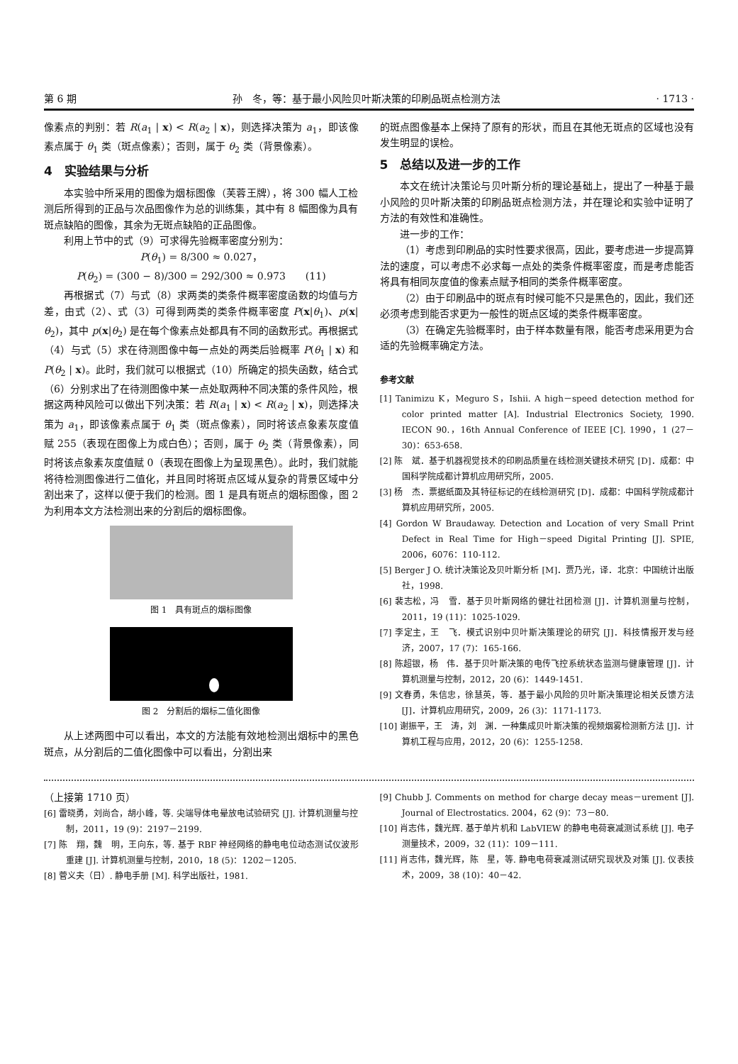第 6 期 孙　冬，等：基于最小风险贝叶斯决策的印刷品斑点检测方法 · 1713 ·
像素点的判别：若 R(a<sub>1</sub> | x) < R(a<sub>2</sub> | x)，则选择决策为 a<sub>1</sub>，即该像素点属于 θ<sub>1</sub> 类（斑点像素）；否则，属于 θ<sub>2</sub> 类（背景像素）。
4　实验结果与分析
本实验中所采用的图像为烟标图像（芙蓉王牌），将 300 幅人工检测后所得到的正品与次品图像作为总的训练集，其中有 8 幅图像为具有斑点缺陷的图像，其余为无斑点缺陷的正品图像。
利用上节中的式（9）可求得先验概率密度分别为：
P(θ<sub>1</sub>) = 8/300 ≈ 0.027，
P(θ<sub>2</sub>) = (300 − 8)/300 = 292/300 ≈ 0.973　　(11)
再根据式（7）与式（8）求两类的类条件概率密度函数的均值与方差，由式（2）、式（3）可得到两类的类条件概率密度 P(x|θ<sub>1</sub>)、p(x|θ<sub>2</sub>)，其中 p(x|θ<sub>2</sub>) 是在每个像素点处都具有不同的函数形式。再根据式（4）与式（5）求在待测图像中每一点处的两类后验概率 P(θ<sub>1</sub> | x) 和 P(θ<sub>2</sub> | x)。此时，我们就可以根据式（10）所确定的损失函数，结合式（6）分别求出了在待测图像中某一点处取两种不同决策的条件风险，根据这两种风险可以做出下列决策：若 R(a<sub>1</sub> | x) < R(a<sub>2</sub> | x)，则选择决策为 a<sub>1</sub>，即该像素点属于 θ<sub>1</sub> 类（斑点像素），同时将该点象素灰度值赋 255（表现在图像上为成白色）；否则，属于 θ<sub>2</sub> 类（背景像素），同时将该点象素灰度值赋 0（表现在图像上为呈现黑色）。此时，我们就能将待检测图像进行二值化，并且同时将斑点区域从复杂的背景区域中分割出来了，这样以便于我们的检测。图 1 是具有斑点的烟标图像，图 2 为利用本文方法检测出来的分割后的烟标图像。
图 1　具有斑点的烟标图像
图 2　分割后的烟标二值化图像
从上述两图中可以看出，本文的方法能有效地检测出烟标中的黑色斑点，从分割后的二值化图像中可以看出，分割出来
的斑点图像基本上保持了原有的形状，而且在其他无斑点的区域也没有发生明显的误检。
5　总结以及进一步的工作
本文在统计决策论与贝叶斯分析的理论基础上，提出了一种基于最小风险的贝叶斯决策的印刷品斑点检测方法，并在理论和实验中证明了方法的有效性和准确性。
进一步的工作：
（1）考虑到印刷品的实时性要求很高，因此，要考虑进一步提高算法的速度，可以考虑不必求每一点处的类条件概率密度，而是考虑能否将具有相同灰度值的像素点赋予相同的类条件概率密度。
（2）由于印刷品中的斑点有时候可能不只是黑色的，因此，我们还必须考虑到能否求更为一般性的斑点区域的类条件概率密度。
（3）在确定先验概率时，由于样本数量有限，能否考虑采用更为合适的先验概率确定方法。
参考文献
[1] Tanimizu K，Meguro S，Ishii. A high－speed detection method for color printed matter [A]. Industrial Electronics Society, 1990. IECON 90.，16th Annual Conference of IEEE [C]. 1990，1 (27－30)：653-658.
[2] 陈　斌．基于机器视觉技术的印刷品质量在线检测关键技术研究 [D]．成都：中国科学院成都计算机应用研究所，2005.
[3] 杨　杰．票据纸面及其特征标记的在线检测研究 [D]．成都：中国科学院成都计算机应用研究所，2005.
[4] Gordon W Braudaway. Detection and Location of very Small Print Defect in Real Time for High－speed Digital Printing [J]. SPIE, 2006，6076：110-112.
[5] Berger J O. 统计决策论及贝叶斯分析 [M]．贾乃光，译．北京：中国统计出版社，1998.
[6] 裴志松，冯　雪．基于贝叶斯网络的健壮社团检测 [J]．计算机测量与控制，2011，19 (11)：1025-1029.
[7] 李定主，王　飞．模式识别中贝叶斯决策理论的研究 [J]．科技情报开发与经济，2007，17 (7)：165-166.
[8] 陈超银，杨　伟．基于贝叶斯决策的电传飞控系统状态监测与健康管理 [J]．计算机测量与控制，2012，20 (6)：1449-1451.
[9] 文春勇，朱信忠，徐慧英，等．基于最小风险的贝叶斯决策理论相关反馈方法 [J]．计算机应用研究，2009，26 (3)：1171-1173.
[10] 谢振平，王　涛，刘　渊．一种集成贝叶斯决策的视频烟雾检测新方法 [J]．计算机工程与应用，2012，20 (6)：1255-1258.
（上接第 1710 页）
[6] 雷晓勇，刘尚合，胡小峰，等. 尖端导体电晕放电试验研究 [J]. 计算机测量与控制，2011，19 (9)：2197－2199.
[7] 陈　翔，魏　明，王向东，等. 基于 RBF 神经网络的静电电位动态测试仪波形重建 [J]. 计算机测量与控制，2010，18 (5)：1202－1205.
[8] 菅义夫（日）. 静电手册 [M]. 科学出版社，1981.
[9] Chubb J. Comments on method for charge decay meas－urement [J]. Journal of Electrostatics. 2004，62 (9)：73－80.
[10] 肖志伟，魏光辉. 基于单片机和 LabVIEW 的静电电荷衰减测试系统 [J]. 电子测量技术，2009，32 (11)：109－111.
[11] 肖志伟，魏光辉，陈　星，等. 静电电荷衰减测试研究现状及对策 [J]. 仪表技术，2009，38 (10)：40－42.